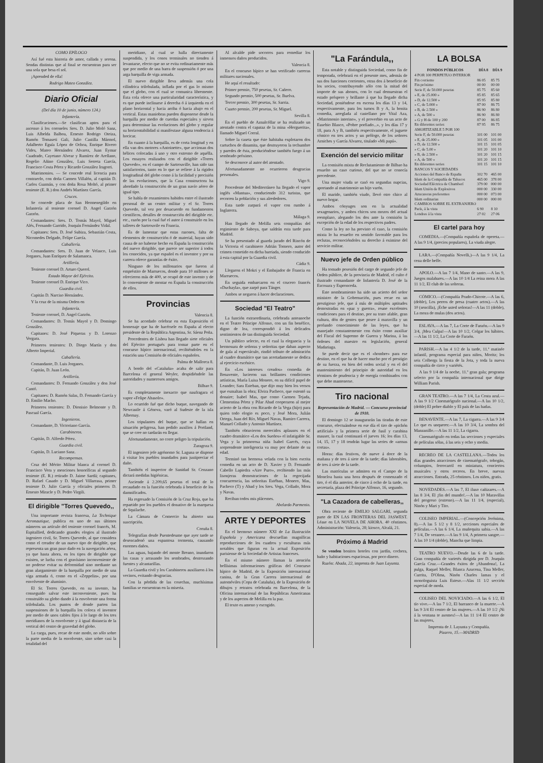COMO EPÍLOGO
Así fué esta historia de amor, callada y serena. Sendas distintas que al final se encuentran para ser una sola que besa el sol.
¡Aprended de ella!
Rodrigo Mateo González.
Diario Oficial
(Del día 10 de junio, número 124.)
Infantería.
Clasificaciones.—Se clasifican aptos para el ascenso á los coroneles Sres. D. Julio Moló Sanz, Luis Albelda Balboa, Ernesto Rodrigo Oteiza, Ramón Tomaseti Gali, Julio Castilla Mármol, Adalberto Eguía López de Ochoa, Enrique Rivero Vides, Mateo Hernández Alvarez, Juan Eymar Cuadrado, Cayetano Alvear y Ramírez de Arellano, Rogelio Añino González, Luis Serreta García, Francisco Costa Pérez y Ricardo González Iragorri.
Matrimonios. — Se concede real licencia para contraerlo, con doña Carmen Villalón, al capitán D. Carlos Guzmán, y con doña Rosa Moltó, al primer teniente (E. R.) don Andrés Martínez García.
Cruces.
Se concede placa de San Hermenegildo en Infantería al teniente coronel D. Angel Garzón Garzón.
Comandantes: Sres. D. Tomás Mayol, Miguel Alés, Fernando Garrido, Joaquín Fernández Vidal.
Capitanes: Sres. D. José Subiza, Sebastián Costa, Nicomedes Delgado, Felipe García.
Caballería.
Comandantes: Sres. D. Juan de Velasco, Luis Jorganes, Juan Enríquez de Salamanca.
Artillería.
Teniente coronel D. Arturo Querol.
Estado Mayor del Ejército.
Teniente coronel D. Enrique Vico.
Guardia civil.
Capitán D. Narciso Hernández.
Y la cruz de la misma Orden en
Infantería.
Teniente coronel, D. Angel Garzón.
Comandantes: D. Tomás Mayol y D. Domingo González.
Capitanes: D. José Piqueras y D. Lorenzo Vergara.
Primeros tenientes: D. Diego Martín y don Alberto Imperial.
Caballería.
Comandante, D. Luis Jorganes.
Capitán, D. Juan León.
Artillería.
Comandantes: D. Fernando González y don José Cantó.
Capitanes: D. Ramón Salas, D. Fernando García y D. Emilio Macho.
Primeros tenientes: D. Dionisio Belmonte y D. Pascual García.
Ingenieros.
Comandante, D. Victoriano García.
Carabineros.
Capitán, D. Alfredo Pérez.
Guardia civil.
Capitán, D. Luciano Sanz.
Recompensas.
Cruz del Mérito Militar blanca al coronel D. Francisco Vera y menciones honoríficas al segundo teniente (E. R.) retirado D. Jaime Sardá; capitanes, D. Rafael Casado y D. Miguel Villarrasa, primer teniente D. Julio García y oficiales primeros D. Ernesto Miracle y D. Pedro Virgili.
El dirigible "Torres Quevedo,,
Una importante revista francesa, La Technique Aeronautique, publica en uno de sus últimos números un artículo del teniente coronel francés, M. Espitallied, dedicando grandes elogios al ilustrado ingeniero civil, Sr. Torres Quevedo, al que considera como el creador de un nuevo tipo de dirigible, que representa un gran paso dado en la navegación aérea, ya que hasta ahora, en los tipos de dirigible que existen, se lucha con el gravísimo inconveniente de no poderse evitar su deformidad sino mediante un gran alargamiento de la barquilla por medio de una viga armada ó, como en el «Zeppelin», por una envolvente de aluminio.
El Sr. Torres Quevedo, en su invento, ha conseguido salvar este inconveniente, pues ha construído su globo dando á la envolvente una forma trilobulada. Los puntos de donde parten las suspensiones de la barquilla los coloca el inventor por medio de unos cables fijos á lo largo de los tres meridianos de la envolvente y á igual distancia de la vertical del centro de gravedad del globo.
La carga, pues, recae de este modo, no sólo sobre la parte media de la envolvente, sino sobre casi la totalidad del
meridiano, al cual se halla directamente suspendida, y los conos terminales no tienden á levantarse, efecto que no se evita ordinariamente más que por medio de una barra de suspensión ó por una arga barquilla de viga armada.
El nuevo dirigible lleva además una cola cilíndrica trilobulada, inflada por el gas lo mismo que el globo, con el cual se comunica libremente. Esta cola ofrece una particularidad característica, y es que puede inclinarse á derecha ó á izquierda en el plano horizontal y hacia arriba ó hacia abajo en el vertical. Estas maniobras pueden disponerse desde la barquilla por medio de cuerdas especiales y sirven para determinar las evoluciones del globo y regular su horizontabilidad si manifestase alguna tendencia á hocicar.
En cuanto á la barquilla, es de corta longitud y en ella van dos motores «Antoinette», que accionan dos hélices colocadas á uno y otro extremo de aquélla. Los ensayos realizados con el dirigible «Torres Quevedo», en el campo de Sartrouville, han sido tan satisfactorios, tanto en lo que se refiere á la rigidez longitudinal del globo como á la facilidad y precisión de las evoluciones, que la Casa constructora ha abordado la construcción de un gran navío aéreo de igual tipo.
Se habla de rozamientos habidos entre el ilustrado personal de un centro militar y el Sr. Torres Quevedo, tal vez por desacuerdo en fundamentos científicos, detalles de construcción del dirigible etc. etc., razón por la cual fué el autor á construirlo en los talleres de Sartrouvile en Francia.
Es de lamentar que estas razones, falta de elementos de construcción ó de material, hayan sido causa de no haberse hecho en España la construcción del nuevo dirigible, que parece ser superior á todos los conocidos, ya que español es el inventor y por su carrera ofrece garantías de éxito.
Ninguno de los millonarios que fueron al empréstito de Marruecos, donde para 10 millones se ofrecieron más de 400, se ocupó de este invento y de lo conveniente de montar en España la construcción de ellos.
Provincias
Valencia 8.
Se ha acordado celebrar en esta Exposición el homenaje que ha de hacérsele en España al electo presidente de la República Argentina, Sr. Sáenz Peña.
Procedentes de Lisboa han llegado siete oficiales del Ejército portugués para tomar parte en el concurso hípico internacional, recibiéndoles en la estación una Comisión de oficiales españoles.
Palma de Mallorca 8.
A bordo del «Cataluña» acaba de salir para Barcelona el general Weyler, despidiéndole las autoridades y numerosos amigos.
Bilbao 9.
Es completamente inexacto que naufragara el vapor «Felipe Abasolo».
Lo ocurrido fué que dicho buque, navegando de Newcastle á Génova, varó al Sudeste de la isla Albernay.
Los tripulantes del buque, que se hallan en situación peligrosa, han pedido auxilios á Portland, que se cree no tardarán en llegar.
Afortunadamente, no corre peligro la tripulación.
Zaragoza 9.
El ingeniero jefe agrónomo Sr. Laguna se dispone á visitar los pueblos inundados para justipreciar el daño.
También el inspector de Sanidad Sr. Cenzano dictará medidas higiénicas.
Asciende á 2.209,65 pesetas el total de lo recaudado en la función celebrada á beneficio de los damnificados.
Ha regresado la Comisión de la Cruz Roja, que ha repartido por los pueblos el donativo de la marquesa de Squilache.
La Cámara de Comercio ha abierto una suscripción.
Coruña 8.
Telegrafían desde Puentedeume que ayer tarde se desencadenó una espantosa tormenta, causando enormes daños.
Las aguas, bajando del monte Breano, inundaron las casas y arrasando los sembrados, destrozando fuentes y alcantarillas.
La Guardia civil y los Carabineros auxiliaron á los vecinos, evitando desgracias.
Con la pérdida de las cosechas, muchísimas familias se encuentran en la miseria.
Al alcalde pide socorros para remediar los inmensos daños producidos.
Valencia 8.
En el concurso hípico se han verificado carreras militares nacionales.
He aquí el resultado:
Primer premio, 750 pesetas, Sr. Cañero.
Segundo premio, 500 pesetas, Sr. Buelva.
Tercer premio, 300 pesetas, Sr. Sarria.
Cuarto premio, 200 pesetas, Sr. Miguel.
Sevilla 8.
En el pueblo de Aznalcóllar se ha realizado un atentado contra el capataz de la mina «Herguerita», llamado Miguel Corral.
Sobre la caseta que éste habitaba explotaron dos cartuchos de dinamita, que destruyeron la techumbre y paredes de ésta, produciéndose también fuego á un sembrado próximo.
Se desconoce al autor del atentado.
Afortunadamente no ocurrieron desgracias personales.
Vigo 9.
Procedente del Mediterráneo ha llegado el vapor inglés «Mantua», conduciendo 312 turistas, que recorren la población y sus alrededores.
Esta tarde zarpará el vapor con rumbo á Inglaterra.
Málaga 9.
Han llegado de Melilla seis compañías del regimiento de Saboya, que saldrán esta tarde para Madrid.
Se ha presentado al guarda jurado del Rincón de la Victoria el carabinero Adrián Tornero, autor del crimen cometido en dicha barriada, siendo conducido á esta capital por la Guardia civil.
Cádiz 9.
Llegaron el Mokri y el Embajador de Francia en Marruecos.
En seguida embarcaron en el crucero francés «Duchayla», que zarpó para Tánger.
Ambos se negaron á hacer declaraciones.
Sociedad "El Teatro"
La función extraordinaria, celebrada anteanoche en el Teatro Príncipe Alfonso, con un fin benéfico, digno de loa, correspondió á los delicados sentimientos de tan distinguida Sociedad.
Un público selecto, en el cual la elegancia y la hermosura de señoras y señoritas que daban aspecto de gala al espectáculo, rindió tributo de admiración al cuadro dramático que tan acertadamente se dedica al ejercicio escénico.
En «Los intereses creados» comedia de Benavente, lucieron sus brillantes condiciones artísticas, María Luisa Monero, en su difícil papel de Leandro; Sara Esteban, que dijo muy bien los versos que esmaltan la obra; Elvira Pacheco, que ostentó su donaire; Isabel Mas, que como Carmen Tejada, Clementina Pérez y Pilar Abad cooperaron al mejor acierto de la obra con Ricardo de la Vega (hijo) para quien todo elogio es poco, y José Mora, Julián Ortega, Juan del Río, Miguel Navas, Ramiro Carrera, Manuel Collado y Antonio Martínez.
También obtuvieron merecidos aplausos en el cuadro dramático «Los dos Sueños» el infatigable Sr. Vega y la primorosa niña Isabel Garcés, cuya sorprendente inteligencia va muy por delante de su edad.
Terminó tan hermosa velada con la bien escrita comedia en un acto de D. Xavier y D. Fernando Cabello Lapiedra «Aire Puro», recibiendo las más lisonjeras demostraciones de la regocijada concurrencia, las señoritas Estéban, Monero, Mas, Pacheco (T) y Abad y los Sres. Vega, Collado, Mora y Navas.
Reciban todos mis plácemes.
Abelardo Parmenio.
ARTE Y DEPORTES
En el hermoso número XXI de La Ilustración Española y Americana descuellan magníficas reproducciones de los cuadros y esculturas más notables que figuran en la actual Exposición parisiense de la Sociedad de Artistas franceses.
En el mismo número llaman la atención bellísimas informaciones gráficas del Concurso hípico de Madrid, de la Exposición internacional canina, de la Gran Carrera internacional de automóviles (Copa de Cataluña), de la Exposición de dibujos y retratos celebrada en Barcelona, de la Oficina internacional de las Repúblicas Americanas y de los aspectos de Melilla en la paz.
El texto es ameno y escogido.
"La Farándula,,
Esta notable y distinguida Sociedad, como fin de temporada, celebrará en el presente mes, además de sus dos funciones corrientes, otras dos á beneficio de los socios, contribuyendo sólo con la mitad del importe de sus abonos, con lo cual demuestran el estado próspero y brillante á que ha llegado dicha Sociedad, poniéndose en escena los días 13 y 14, respectivamente, para los turnos B y A, la bonita comedia, arreglada al castellano por Vital Aza, «Matrimonio interino», y el proverbio en un acto de Eusebio Blasco, «Pobre porfiado...», y los días 17 y 18, para A y B, también respectivamente, el juguete cómico en tres actos y un prólogo, de los señores Arniches y García Alvarez, titulado «Mi papá».
Exención del servicio militar
La comisión mixta de Reclutamiento de Bilbao ha resuelto un caso curioso, del que no se conocía precedente.
Una mujer viuda se casó en segundas nupcias, aportando al matrimonio un hijo varón.
El marido, también viudo, llevó otro chico al nuevo hogar.
Ambos cónyuges son en la actualidad sexagenarios, y ambos chicos son mozos del actual reemplazo, alegando los dos ante la comisión la excepción de la edad de los respectivos padres.
Como la ley no ha previsto el caso, la comisión mixta lo ha resuelto en sentido favorable para los reclutas, reconociéndoles su derecho á eximirse del servicio militar.
Nuevo jefe de Orden público
Ha tomado posesión del cargo de segundo jefe de Orden público, de la provincia de Madrid, el culto é ilustrado comandante de Infantería D. José de la Escosura y Espronceda.
Este nombramiento ha sido un acierto del señor ministro de la Gobernación, pues recae en un prestigioso jefe, que á más de múltiples aptitudes demostradas en «paz y guerra», reune excelentes condiciones para el destino, por su trato afable, gran cultura, dón de gentes que posee á maravilla y un profundo conocimiento de las leyes, que ha manejado constantemente con éxito como auxiliar del Fiscal del Supremo de Guerra y Marina, á las órdenes del maestro en legislación, general Madariaga.
Se puede decir que es el «hombre» para ese destino, en el que ha de hacer mucho por el prestigio de su fuerza, en bien del orden social y en el del mantenimiento del principio de autoridad en los términos de prudencia y de energía combinados con que debe mantenerse.
Tiro nacional
Representación de Madrid. — Concurso provincial de 1910.
El domingo 12 se inaugurarán las tiradas de este concurso, efectuándose en ese día el tiro de «pichón artificial» y la primera serie de fusil y carabina mauser, la cual continuará el jueves 16; los días 13, 14, 15, 17 y 18 tendrán lugar las series de «armas cortas».
Horas: días festivos, de nueve á doce de la mañana y de tres á siete de la tarde; días laborables, de tres á siete de la tarde.
Las matrículas se admiten en el Campo de la Moncloa hasta una hora después de comenzado el tiro, ó el día anterior, de cinco á ocho de la tarde, en secretaría, plaza del Príncipe Alfonso, 16, segundo.
"La Cazadora de cabelleras,,
Obra reciente de EMILIO SALGARI, segunda parte de EN LAS FRONTERAS DEL JASWEST. Léase en LA NOVELA DE AHORA. 40 céntimos. Administración: Valencia, 28; kiosco, Alcalá, 21.
Próximo á Madrid
Se venden bonitos hoteles con jardín, cochera, baño y habitaciones espaciosas, por poco dinero.
Razón: Abada, 22, imprenta de Juan Layunta.
LA BOLSA
| FONDOS PÚBLICOS | DÍA 8 | DÍA 9 |
| --- | --- | --- |
| 4 POR 100 PERPETUO INTERIOR | | |
| Fin corriente | 86 05 | 85 75 |
| Fin próximo | 00 00 | 00 00 |
| Serie F, de 50.000 pesetas | 85 75 | 85 60 |
| » E, de 25.000 » | 85 85 | 85 65 |
| » D, de 12.500 » | 85 95 | 85 80 |
| » C, de 5.000 » | 87 00 | 86 75 |
| » B, de 2.500 » | 86 90 | 86 80 |
| » A, de 500 » | 86 90 | 86 80 |
| » G y H de 100 y 200 | 87 00 | 86 85 |
| En diferentes series | 87 95 | 86 75 |
| AMORTIZABLE 5 POR 100 | | |
| Serie F, de 50.000 pesetas | 101 00 | 101 00 |
| » E, de 25.000 » | 101 05 | 101 00 |
| » D, de 12.500 » | 101 15 | 101 05 |
| » C, de 5.00 » | 101 20 | 101 10 |
| » B, de 2.500 » | 101 20 | 101 15 |
| » A, de 500 » | 101 20 | 101 15 |
| En diferentes series | 101 15 | 101 10 |
| BANCOS Y SOCIEDADES | | |
| Acciones del Banco de España | 102 70 | 465 00 |
| Idem de la Compañía de Tabacos | 465 00 | 378 00 |
| Sociedad Eléctrica de Chamberí | 379 00 | 000 00 |
| Idem Unión de Explosivos | 000 00 | 330 00 |
| Azucareras preferentes | 000 00 | 073 00 |
| Idem ordinarias | 000 00 | 000 00 |
| CAMBIOS SOBRE EL EXTRANJERO | | |
| París, á la vista | 6 90 | 8 10 |
| Londres á la vista | 27 02 | 27 06 |
El cartel para hoy
COMEDIA.—(Compañía española de opereta.—A las 9 1/4, (precios populares), La viuda alegre.
LARA.—(Compañía Novelli,)—A las 9 1/4, La cena delle beffe.
APOLO.—A las 7 1/4, Mano de santo.—A las 9, Juegos malabares.—A las 10 1/4 La reina mora A las 11 1/2, El club de las solteras.
CÓMICO.—(Compañía Prado-Chicote.—A las 6, (doble), Los perros de presa (cuatro actos).—A las 10 (sencilla), ¡Eche usted señoras!—A las 11 (doble), La moza de mulas (dos actos).
ESLAVA.—A las 7, La Corte de Faraón.—A las 9 3/4, ¡Mea Culpa!—A las 10 1/2, Colgar los hábitos.—A las 11 1/2, La Corte de Faraón.
PARISH.—A las 4 1/2 de la tarde, 11.ª matinée infantil, programa especial para niños, Moritz; los seis Colbergs la fiesta de la Jota, y toda la nueva compañía de circo y variétés.
A las 9 1/4 de la noche, 11.º gran gala; programa selecto por la compañía internacional que dirige William Parish.
GRAN TEATRO.—A las 7 1/4, La Costa azul.—A las 9 1/2 Cinematógrafo nacional.—A las 10 1/2, (doble) El pobre diablo y El país de las hadas.
BENAVENTE.—A las 7, La cigarra.—A las 9 3/4 Lo que es unquerer.—A las 10 3/4, La sombra del Manzanillo.—A las 11 1/2, La cigarra.
Cinematógrafo en todas las secciones y especiales de películas sólas, á las seis y ocho y media.
RECREO DE LA CASTELLANA.—Todos los días grandes atracciones de cinematógrafo, tobogán, columpios, ferrocarril en miniatura, conciertos musicales y otros recreos. En breve, nuevas atracciones. Entrada, 25 céntimos. Los niños, gratis.
NOVEDADES.—A las 7, El iluso cañizares.—A las 8 3/4, El ¡fin del mundo!.—A las 10 Maravillas del progreso (estreno).—A las 11 1/4, (especial), Ninón y Mari y Tito.
COLISEO IMPERIAL.—(Concepción Jerónima, 8).—A las 5 1/2 y 8 1/2, secciones especiales de películas.—A las 6 1/4, La muñequita sabia.—A las 7 1/4, De veraneo.—A las 9 1/4, A primera sangre.—A las 10 1/4 (doble), Mancha que limpia.
TEATRO NUEVO.—Desde las 6 de la tarde. Gran compañía de varietés dirigida por D. Joaquín García Cruz.—Grandes éxitos de ¡Abandona!, La pulga, Raquel Meller, Blanca Azucena, Tina Meller, Currita, D'Olma, Ninón Charles lamas y el monologuista Luis Esteso.—Alas 11 1/2 sección especial de moda.
COLISEO DEL NOVICIADO.—A las 6 1/2, El tío vivo.—A las 7 1/2, El barranco de la muerte.—A las 9 3/4 El centro de las mujeres.—A las 10 1/2 ¡Ni á la ventana te asomes!—A las 11 1/4 El centro de las mujeres,
Imprenta de J. Layunta y Compañía.
Pizarro, 15.—MADRID